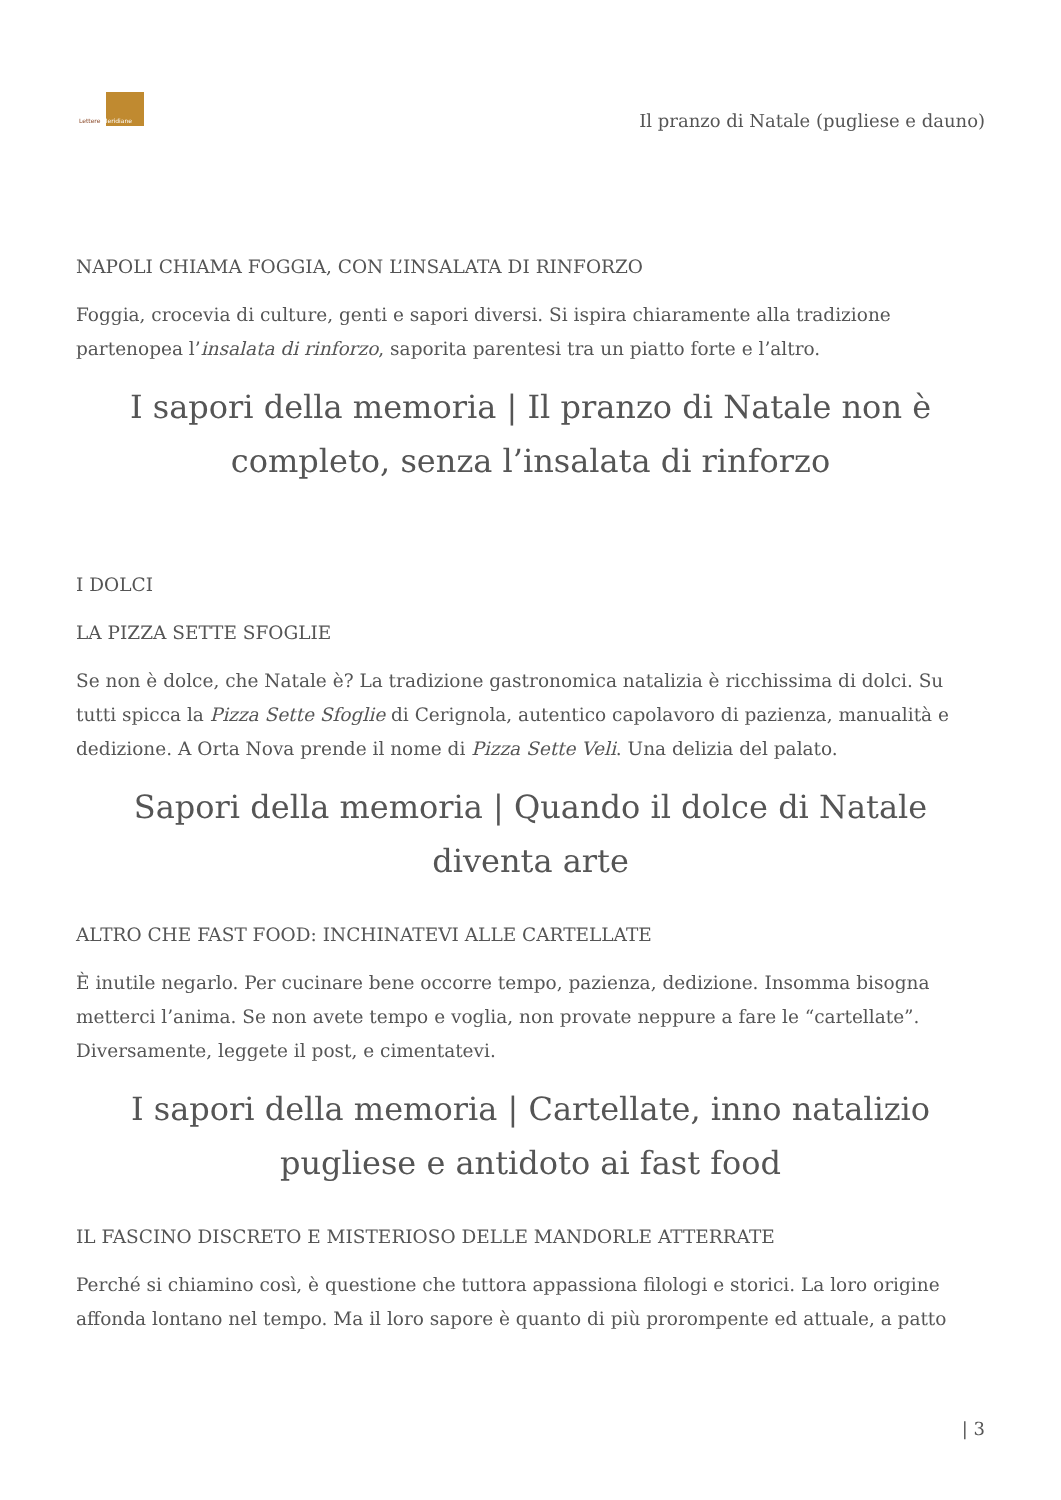Lettere Meridiane
Il pranzo di Natale (pugliese e dauno)
NAPOLI CHIAMA FOGGIA, CON L’INSALATA DI RINFORZO
Foggia, crocevia di culture, genti e sapori diversi. Si ispira chiaramente alla tradizione partenopea l’insalata di rinforzo, saporita parentesi tra un piatto forte e l’altro.
I sapori della memoria | Il pranzo di Natale non è completo, senza l’insalata di rinforzo
I DOLCI
LA PIZZA SETTE SFOGLIE
Se non è dolce, che Natale è? La tradizione gastronomica natalizia è ricchissima di dolci. Su tutti spicca la Pizza Sette Sfoglie di Cerignola, autentico capolavoro di pazienza, manualità e dedizione. A Orta Nova prende il nome di Pizza Sette Veli. Una delizia del palato.
Sapori della memoria | Quando il dolce di Natale diventa arte
ALTRO CHE FAST FOOD: INCHINATEVI ALLE CARTELLATE
È inutile negarlo. Per cucinare bene occorre tempo, pazienza, dedizione. Insomma bisogna metterci l’anima. Se non avete tempo e voglia, non provate neppure a fare le “cartellate”. Diversamente, leggete il post, e cimentatevi.
I sapori della memoria | Cartellate, inno natalizio pugliese e antidoto ai fast food
IL FASCINO DISCRETO E MISTERIOSO DELLE MANDORLE ATTERRATE
Perché si chiamino così, è questione che tuttora appassiona filologi e storici. La loro origine affonda lontano nel tempo. Ma il loro sapore è quanto di più prorompente ed attuale, a patto
| 3